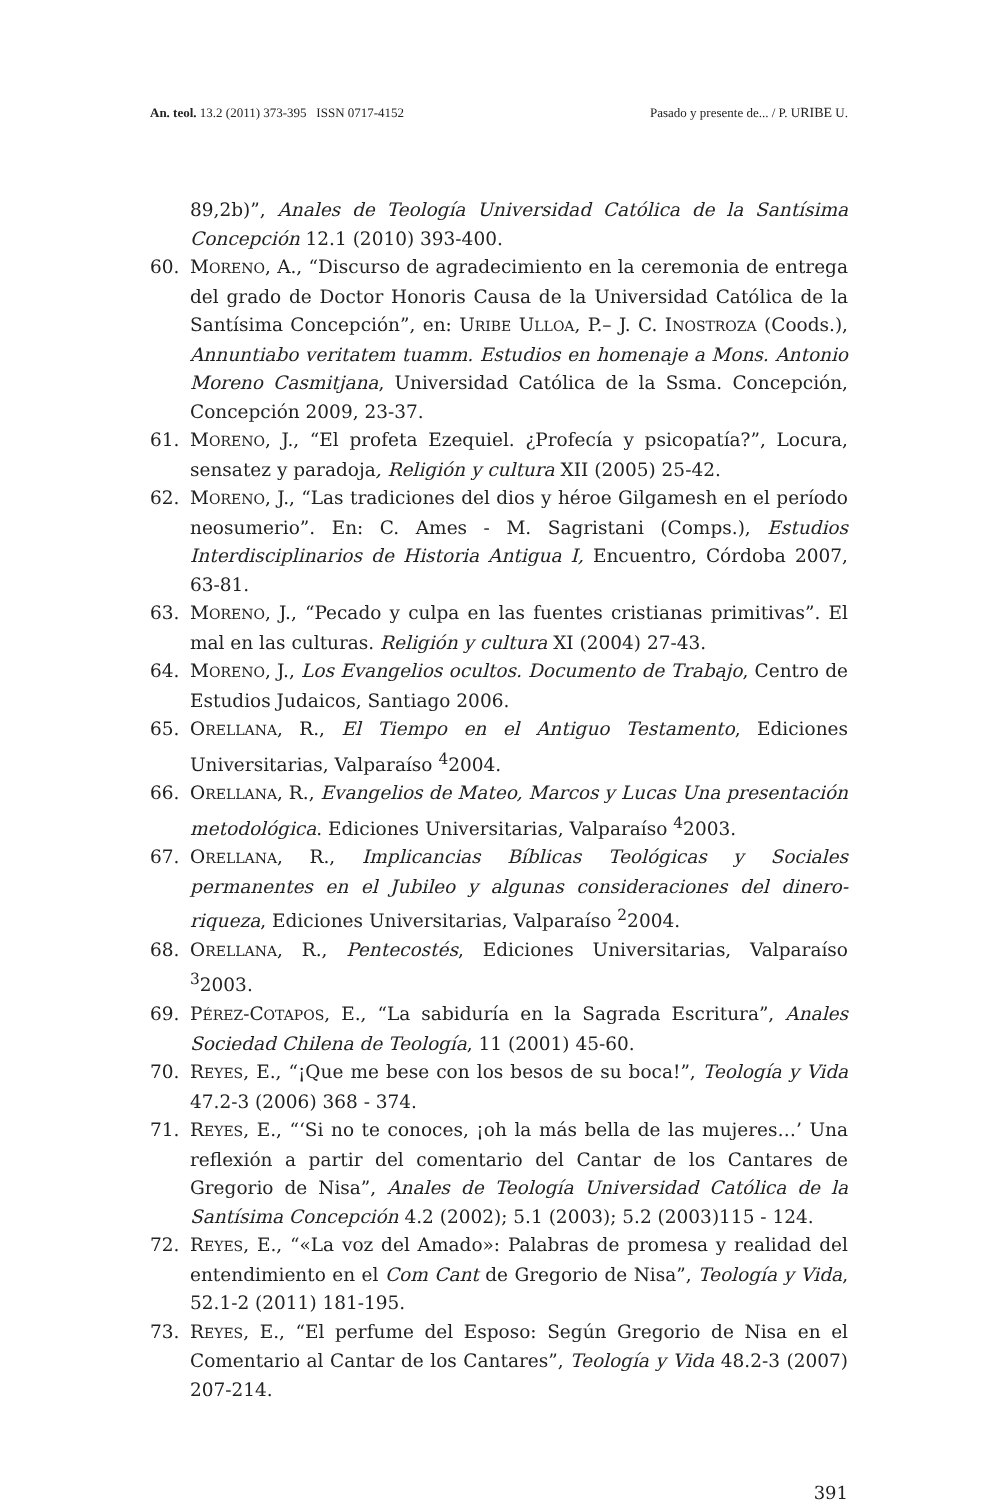An. teol. 13.2 (2011) 373-395 ISSN 0717-4152 Pasado y presente de... / P. URIBE U.
89,2b)”, Anales de Teología Universidad Católica de la Santísima Concepción 12.1 (2010) 393-400.
60. MORENO, A., “Discurso de agradecimiento en la ceremonia de entrega del grado de Doctor Honoris Causa de la Universidad Católica de la Santísima Concepción”, en: URIBE ULLOA, P.– J. C. INOSTROZA (Coods.), Annuntiabo veritatem tuamm. Estudios en homenaje a Mons. Antonio Moreno Casmitjana, Universidad Católica de la Ssma. Concepción, Concepción 2009, 23-37.
61. MORENO, J., “El profeta Ezequiel. ¿Profecía y psicopatía?”, Locura, sensatez y paradoja, Religión y cultura XII (2005) 25-42.
62. MORENO, J., “Las tradiciones del dios y héroe Gilgamesh en el período neosumerio”. En: C. Ames - M. Sagristani (Comps.), Estudios Interdisciplinarios de Historia Antigua I, Encuentro, Córdoba 2007, 63-81.
63. MORENO, J., “Pecado y culpa en las fuentes cristianas primitivas”. El mal en las culturas. Religión y cultura XI (2004) 27-43.
64. MORENO, J., Los Evangelios ocultos. Documento de Trabajo, Centro de Estudios Judaicos, Santiago 2006.
65. ORELLANA, R., El Tiempo en el Antiguo Testamento, Ediciones Universitarias, Valparaíso <sup>4</sup>2004.
66. ORELLANA, R., Evangelios de Mateo, Marcos y Lucas Una presentación metodológica. Ediciones Universitarias, Valparaíso <sup>4</sup>2003.
67. ORELLANA, R., Implicancias Bíblicas Teológicas y Sociales permanentes en el Jubileo y algunas consideraciones del dinero-riqueza, Ediciones Universitarias, Valparaíso <sup>2</sup>2004.
68. ORELLANA, R., Pentecostés, Ediciones Universitarias, Valparaíso <sup>3</sup>2003.
69. PÉREZ-COTAPOS, E., “La sabiduría en la Sagrada Escritura”, Anales Sociedad Chilena de Teología, 11 (2001) 45-60.
70. REYES, E., “¡Que me bese con los besos de su boca!”, Teología y Vida 47.2-3 (2006) 368 - 374.
71. REYES, E., “‘Si no te conoces, ¡oh la más bella de las mujeres…’ Una reflexión a partir del comentario del Cantar de los Cantares de Gregorio de Nisa”, Anales de Teología Universidad Católica de la Santísima Concepción 4.2 (2002); 5.1 (2003); 5.2 (2003)115 - 124.
72. REYES, E., “«La voz del Amado»: Palabras de promesa y realidad del entendimiento en el Com Cant de Gregorio de Nisa”, Teología y Vida, 52.1-2 (2011) 181-195.
73. REYES, E., “El perfume del Esposo: Según Gregorio de Nisa en el Comentario al Cantar de los Cantares”, Teología y Vida 48.2-3 (2007) 207-214.
391